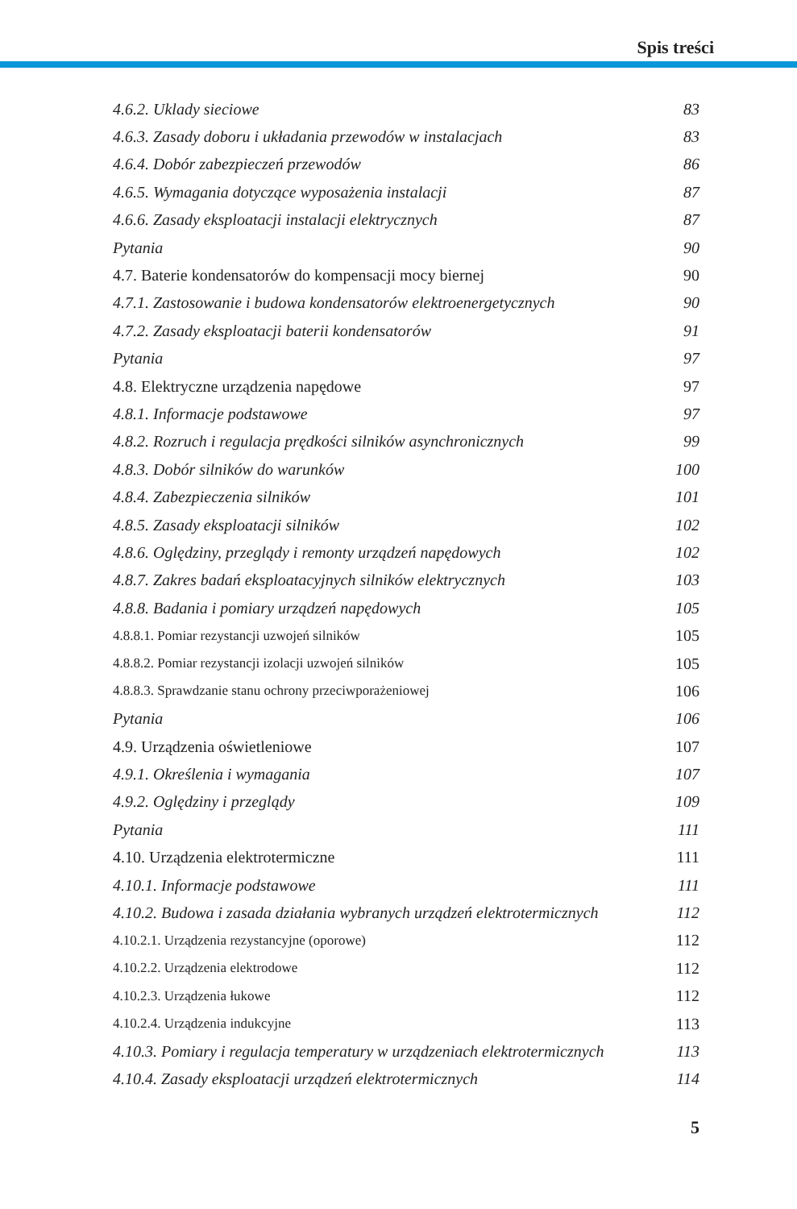Spis treści
4.6.2. Uklady sieciowe 83
4.6.3. Zasady doboru i układania przewodów w instalacjach 83
4.6.4. Dobór zabezpieczeń przewodów 86
4.6.5. Wymagania dotyczące wyposażenia instalacji 87
4.6.6. Zasady eksploatacji instalacji elektrycznych 87
Pytania 90
4.7. Baterie kondensatorów do kompensacji mocy biernej 90
4.7.1. Zastosowanie i budowa kondensatorów elektroenergetycznych 90
4.7.2. Zasady eksploatacji baterii kondensatorów 91
Pytania 97
4.8. Elektryczne urządzenia napędowe 97
4.8.1. Informacje podstawowe 97
4.8.2. Rozruch i regulacja prędkości silników asynchronicznych 99
4.8.3. Dobór silników do warunków 100
4.8.4. Zabezpieczenia silników 101
4.8.5. Zasady eksploatacji silników 102
4.8.6. Oględziny, przeglądy i remonty urządzeń napędowych 102
4.8.7. Zakres badań eksploatacyjnych silników elektrycznych 103
4.8.8. Badania i pomiary urządzeń napędowych 105
4.8.8.1. Pomiar rezystancji uzwojeń silników 105
4.8.8.2. Pomiar rezystancji izolacji uzwojeń silników 105
4.8.8.3. Sprawdzanie stanu ochrony przeciwporażeniowej 106
Pytania 106
4.9. Urządzenia oświetleniowe 107
4.9.1. Określenia i wymagania 107
4.9.2. Oględziny i przeglądy 109
Pytania 111
4.10. Urządzenia elektrotermiczne 111
4.10.1. Informacje podstawowe 111
4.10.2. Budowa i zasada działania wybranych urządzeń elektrotermicznych 112
4.10.2.1. Urządzenia rezystancyjne (oporowe) 112
4.10.2.2. Urządzenia elektrodowe 112
4.10.2.3. Urządzenia łukowe 112
4.10.2.4. Urządzenia indukcyjne 113
4.10.3. Pomiary i regulacja temperatury w urządzeniach elektrotermicznych 113
4.10.4. Zasady eksploatacji urządzeń elektrotermicznych 114
5